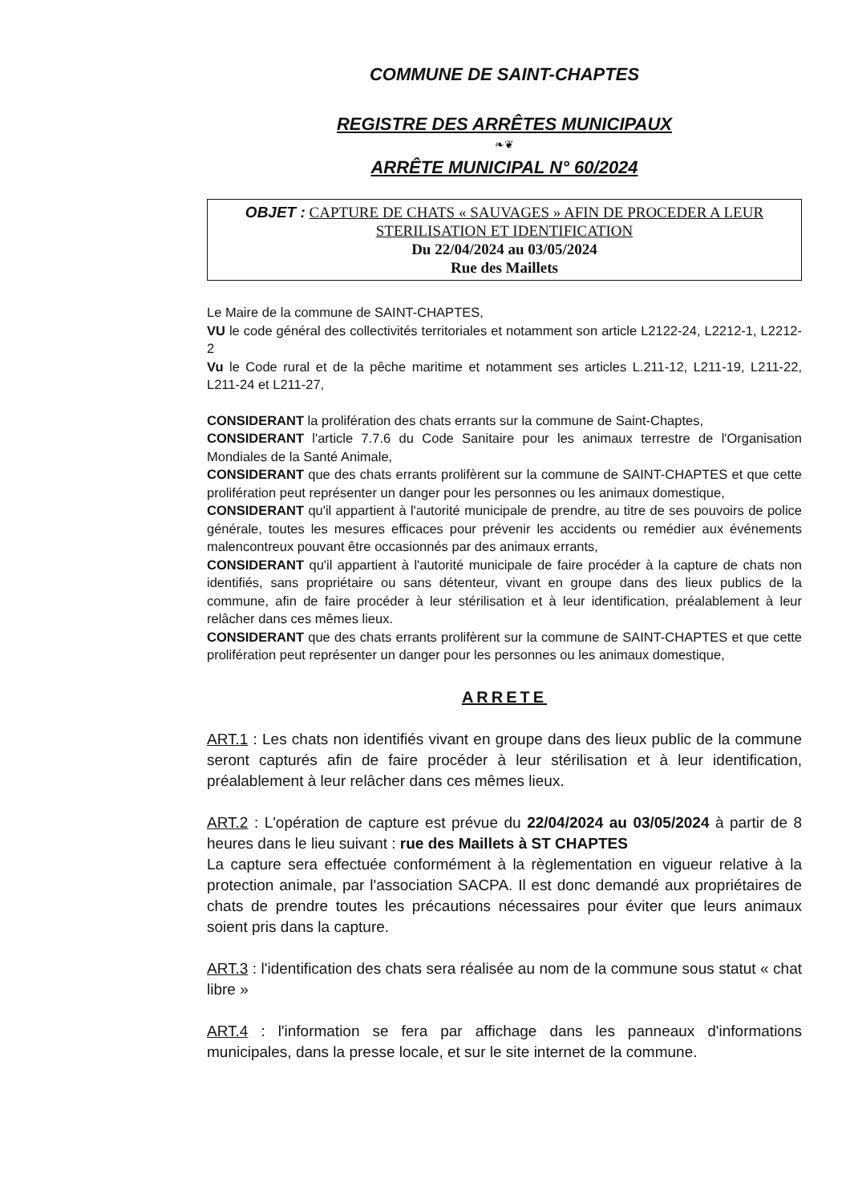COMMUNE DE SAINT-CHAPTES
REGISTRE DES ARRÊTES MUNICIPAUX
❧❦
ARRÊTE MUNICIPAL N° 60/2024
OBJET : CAPTURE DE CHATS « SAUVAGES » AFIN DE PROCEDER A LEUR STERILISATION ET IDENTIFICATION
Du 22/04/2024 au 03/05/2024
Rue des Maillets
Le Maire de la commune de SAINT-CHAPTES,
VU le code général des collectivités territoriales et notamment son article L2122-24, L2212-1, L2212-2
Vu le Code rural et de la pêche maritime et notamment ses articles L.211-12, L211-19, L211-22, L211-24 et L211-27,
CONSIDERANT la prolifération des chats errants sur la commune de Saint-Chaptes,
CONSIDERANT l'article 7.7.6 du Code Sanitaire pour les animaux terrestre de l'Organisation Mondiales de la Santé Animale,
CONSIDERANT que des chats errants prolifèrent sur la commune de SAINT-CHAPTES et que cette prolifération peut représenter un danger pour les personnes ou les animaux domestique,
CONSIDERANT qu'il appartient à l'autorité municipale de prendre, au titre de ses pouvoirs de police générale, toutes les mesures efficaces pour prévenir les accidents ou remédier aux événements malencontreux pouvant être occasionnés par des animaux errants,
CONSIDERANT qu'il appartient à l'autorité municipale de faire procéder à la capture de chats non identifiés, sans propriétaire ou sans détenteur, vivant en groupe dans des lieux publics de la commune, afin de faire procéder à leur stérilisation et à leur identification, préalablement à leur relâcher dans ces mêmes lieux.
CONSIDERANT que des chats errants prolifèrent sur la commune de SAINT-CHAPTES et que cette prolifération peut représenter un danger pour les personnes ou les animaux domestique,
ARRETE
ART.1 : Les chats non identifiés vivant en groupe dans des lieux public de la commune seront capturés afin de faire procéder à leur stérilisation et à leur identification, préalablement à leur relâcher dans ces mêmes lieux.
ART.2 : L'opération de capture est prévue du 22/04/2024 au 03/05/2024 à partir de 8 heures dans le lieu suivant : rue des Maillets à ST CHAPTES
La capture sera effectuée conformément à la règlementation en vigueur relative à la protection animale, par l'association SACPA. Il est donc demandé aux propriétaires de chats de prendre toutes les précautions nécessaires pour éviter que leurs animaux soient pris dans la capture.
ART.3 : l'identification des chats sera réalisée au nom de la commune sous statut « chat libre »
ART.4 : l'information se fera par affichage dans les panneaux d'informations municipales, dans la presse locale, et sur le site internet de la commune.